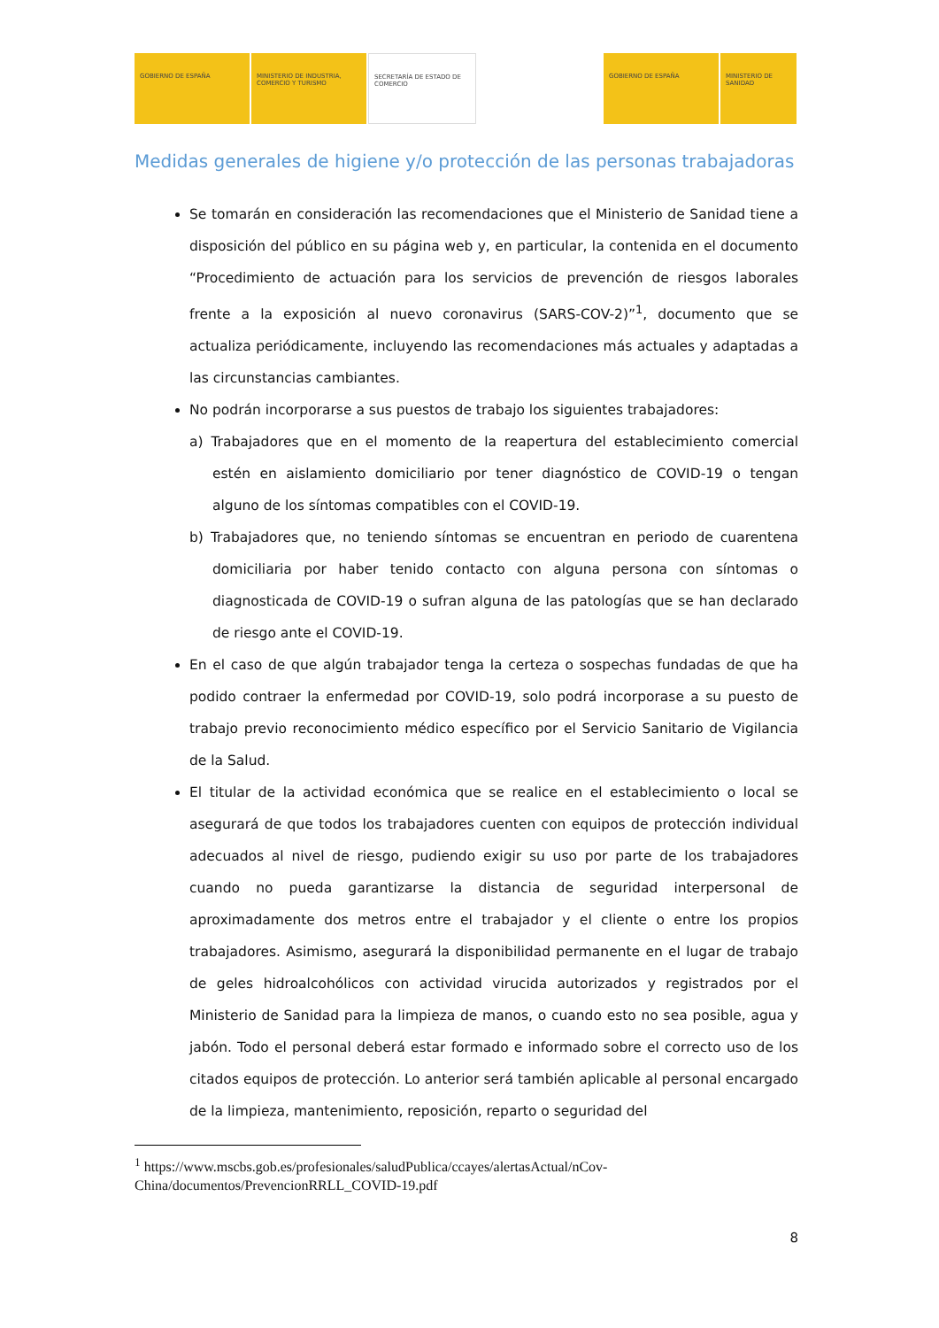GOBIERNO DE ESPAÑA MINISTERIO DE INDUSTRIA, COMERCIO Y TURISMO
SECRETARÍA DE ESTADO DE COMERCIO
GOBIERNO DE ESPAÑA MINISTERIO DE SANIDAD
Medidas generales de higiene y/o protección de las personas trabajadoras
Se tomarán en consideración las recomendaciones que el Ministerio de Sanidad tiene a disposición del público en su página web y, en particular, la contenida en el documento “Procedimiento de actuación para los servicios de prevención de riesgos laborales frente a la exposición al nuevo coronavirus (SARS-COV-2)”<sup>1</sup>, documento que se actualiza periódicamente, incluyendo las recomendaciones más actuales y adaptadas a las circunstancias cambiantes.
No podrán incorporarse a sus puestos de trabajo los siguientes trabajadores:
a) Trabajadores que en el momento de la reapertura del establecimiento comercial estén en aislamiento domiciliario por tener diagnóstico de COVID-19 o tengan alguno de los síntomas compatibles con el COVID-19.
b) Trabajadores que, no teniendo síntomas se encuentran en periodo de cuarentena domiciliaria por haber tenido contacto con alguna persona con síntomas o diagnosticada de COVID-19 o sufran alguna de las patologías que se han declarado de riesgo ante el COVID-19.
En el caso de que algún trabajador tenga la certeza o sospechas fundadas de que ha podido contraer la enfermedad por COVID-19, solo podrá incorporase a su puesto de trabajo previo reconocimiento médico específico por el Servicio Sanitario de Vigilancia de la Salud.
El titular de la actividad económica que se realice en el establecimiento o local se asegurará de que todos los trabajadores cuenten con equipos de protección individual adecuados al nivel de riesgo, pudiendo exigir su uso por parte de los trabajadores cuando no pueda garantizarse la distancia de seguridad interpersonal de aproximadamente dos metros entre el trabajador y el cliente o entre los propios trabajadores. Asimismo, asegurará la disponibilidad permanente en el lugar de trabajo de geles hidroalcohólicos con actividad virucida autorizados y registrados por el Ministerio de Sanidad para la limpieza de manos, o cuando esto no sea posible, agua y jabón. Todo el personal deberá estar formado e informado sobre el correcto uso de los citados equipos de protección. Lo anterior será también aplicable al personal encargado de la limpieza, mantenimiento, reposición, reparto o seguridad del
<sup>1</sup> https://www.mscbs.gob.es/profesionales/saludPublica/ccayes/alertasActual/nCov-China/documentos/PrevencionRRLL_COVID-19.pdf
8